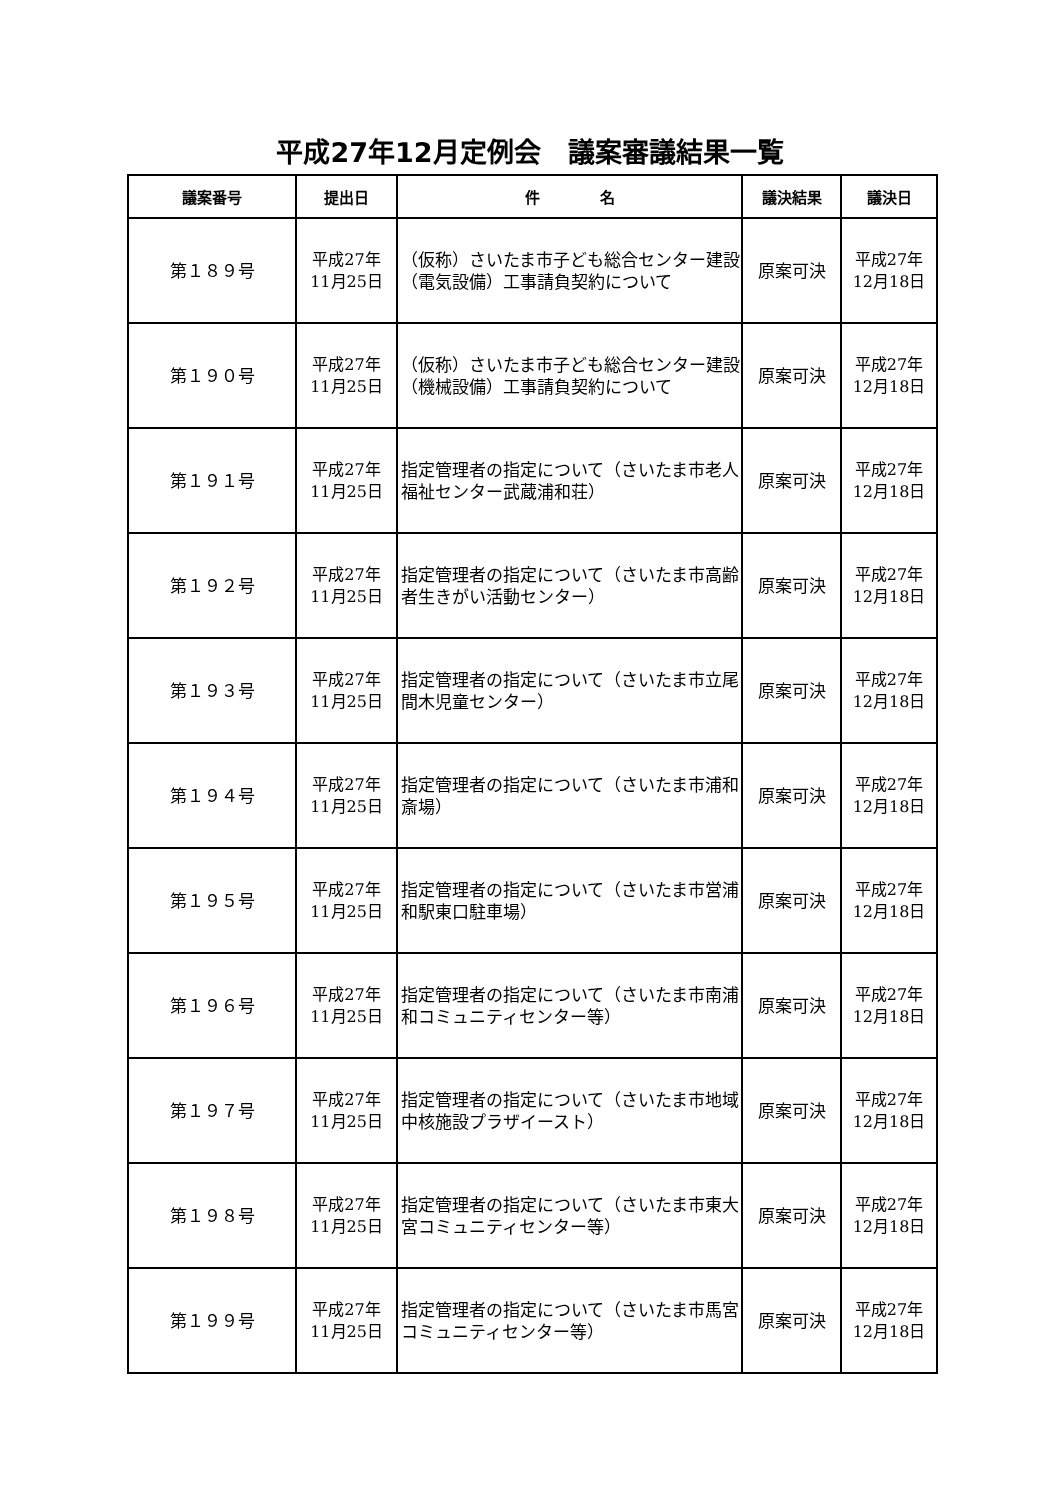平成27年12月定例会　議案審議結果一覧
| 議案番号 | 提出日 | 件 名 | 議決結果 | 議決日 |
| --- | --- | --- | --- | --- |
| 第１８９号 | 平成27年 11月25日 | （仮称）さいたま市子ども総合センター建設（電気設備）工事請負契約について | 原案可決 | 平成27年 12月18日 |
| 第１９０号 | 平成27年 11月25日 | （仮称）さいたま市子ども総合センター建設（機械設備）工事請負契約について | 原案可決 | 平成27年 12月18日 |
| 第１９１号 | 平成27年 11月25日 | 指定管理者の指定について（さいたま市老人福祉センター武蔵浦和荘） | 原案可決 | 平成27年 12月18日 |
| 第１９２号 | 平成27年 11月25日 | 指定管理者の指定について（さいたま市高齢者生きがい活動センター） | 原案可決 | 平成27年 12月18日 |
| 第１９３号 | 平成27年 11月25日 | 指定管理者の指定について（さいたま市立尾間木児童センター） | 原案可決 | 平成27年 12月18日 |
| 第１９４号 | 平成27年 11月25日 | 指定管理者の指定について（さいたま市浦和斎場） | 原案可決 | 平成27年 12月18日 |
| 第１９５号 | 平成27年 11月25日 | 指定管理者の指定について（さいたま市営浦和駅東口駐車場） | 原案可決 | 平成27年 12月18日 |
| 第１９６号 | 平成27年 11月25日 | 指定管理者の指定について（さいたま市南浦和コミュニティセンター等） | 原案可決 | 平成27年 12月18日 |
| 第１９７号 | 平成27年 11月25日 | 指定管理者の指定について（さいたま市地域中核施設プラザイースト） | 原案可決 | 平成27年 12月18日 |
| 第１９８号 | 平成27年 11月25日 | 指定管理者の指定について（さいたま市東大宮コミュニティセンター等） | 原案可決 | 平成27年 12月18日 |
| 第１９９号 | 平成27年 11月25日 | 指定管理者の指定について（さいたま市馬宮コミュニティセンター等） | 原案可決 | 平成27年 12月18日 |